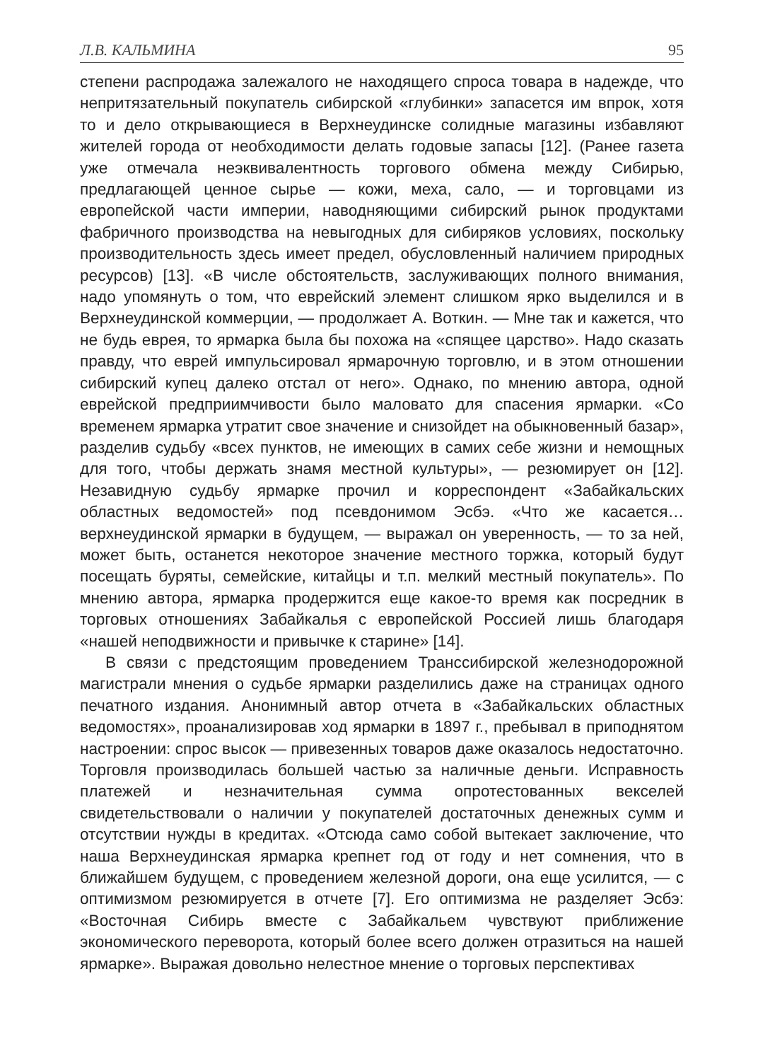Л.В. КАЛЬМИНА 95
степени распродажа залежалого не находящего спроса товара в надежде, что непритязательный покупатель сибирской «глубинки» запасется им впрок, хотя то и дело открывающиеся в Верхнеудинске солидные магазины избавляют жителей города от необходимости делать годовые запасы [12]. (Ранее газета уже отмечала неэквивалентность торгового обмена между Сибирью, предлагающей ценное сырье — кожи, меха, сало, — и торговцами из европейской части империи, наводняющими сибирский рынок продуктами фабричного производства на невыгодных для сибиряков условиях, поскольку производительность здесь имеет предел, обусловленный наличием природных ресурсов) [13]. «В числе обстоятельств, заслуживающих полного внимания, надо упомянуть о том, что еврейский элемент слишком ярко выделился и в Верхнеудинской коммерции, — продолжает А. Воткин. — Мне так и кажется, что не будь еврея, то ярмарка была бы похожа на «спящее царство». Надо сказать правду, что еврей импульсировал ярмарочную торговлю, и в этом отношении сибирский купец далеко отстал от него». Однако, по мнению автора, одной еврейской предприимчивости было маловато для спасения ярмарки. «Со временем ярмарка утратит свое значение и снизойдет на обыкновенный базар», разделив судьбу «всех пунктов, не имеющих в самих себе жизни и немощных для того, чтобы держать знамя местной культуры», — резюмирует он [12]. Незавидную судьбу ярмарке прочил и корреспондент «Забайкальских областных ведомостей» под псевдонимом Эсбэ. «Что же касается… верхнеудинской ярмарки в будущем, — выражал он уверенность, — то за ней, может быть, останется некоторое значение местного торжка, который будут посещать буряты, семейские, китайцы и т.п. мелкий местный покупатель». По мнению автора, ярмарка продержится еще какое-то время как посредник в торговых отношениях Забайкалья с европейской Россией лишь благодаря «нашей неподвижности и привычке к старине» [14].
В связи с предстоящим проведением Транссибирской железнодорожной магистрали мнения о судьбе ярмарки разделились даже на страницах одного печатного издания. Анонимный автор отчета в «Забайкальских областных ведомостях», проанализировав ход ярмарки в 1897 г., пребывал в приподнятом настроении: спрос высок — привезенных товаров даже оказалось недостаточно. Торговля производилась большей частью за наличные деньги. Исправность платежей и незначительная сумма опротестованных векселей свидетельствовали о наличии у покупателей достаточных денежных сумм и отсутствии нужды в кредитах. «Отсюда само собой вытекает заключение, что наша Верхнеудинская ярмарка крепнет год от году и нет сомнения, что в ближайшем будущем, с проведением железной дороги, она еще усилится, — с оптимизмом резюмируется в отчете [7]. Его оптимизма не разделяет Эсбэ: «Восточная Сибирь вместе с Забайкальем чувствуют приближение экономического переворота, который более всего должен отразиться на нашей ярмарке». Выражая довольно нелестное мнение о торговых перспективах